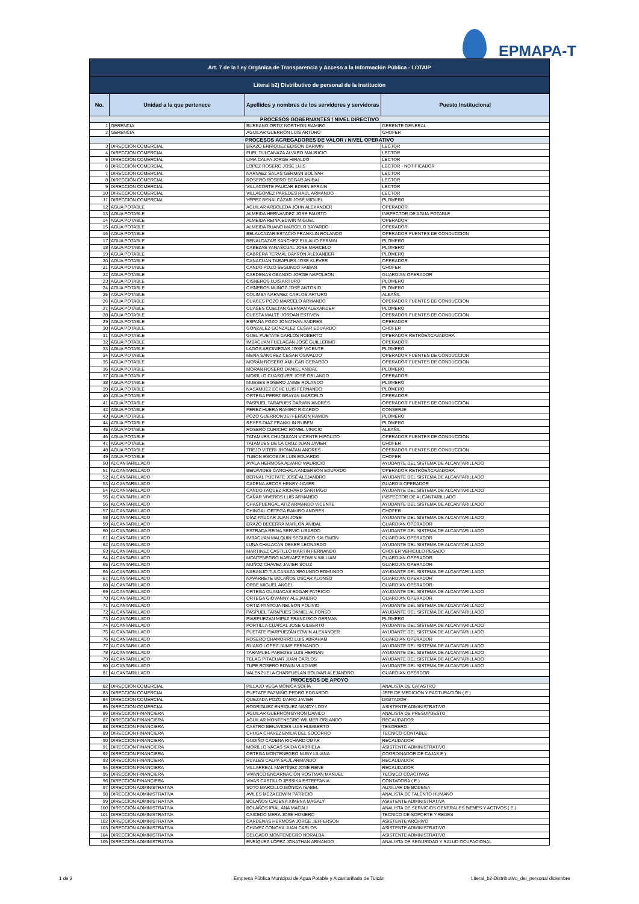EPMAPA-T
| Art. 7 de la Ley Orgánica de Transparencia y Acceso a la Información Pública - LOTAIP | | | |
| --- | --- | --- | --- |
| Literal b2) Distributivo de personal de la institución | | | |
| No. | Unidad a la que pertenece | Apellidos y nombres de los servidores y servidoras | Puesto Institucional |
| PROCESOS GOBERNANTES / NIVEL DIRECTIVO | | | |
| 1 | GERENCIA | BURBANO ORTIZ NORTHON RAMIRO | GERENTE GENERAL |
| 2 | GERENCIA | AGUILAR GUERRÓN LUIS ARTURO | CHOFER |
| PROCESOS AGREGADORES DE VALOR / NIVEL OPERATIVO | | | |
| 3 | DIRECCIÓN COMERCIAL | ERAZO ENRÍQUEZ EDISON DARWIN | LECTOR |
| 4 | DIRECCIÓN COMERCIAL | FUEL TULCANAZA ALVARO MAURICIO | LECTOR |
| 5 | DIRECCIÓN COMERCIAL | LIMA CALPA JORGE HIRALDO | LECTOR |
| 6 | DIRECCIÓN COMERCIAL | LOPEZ ROSERO JOSÉ LUIS | LECTOR - NOTIFICADOR |
| 7 | DIRECCIÓN COMERCIAL | NARVAEZ SALAS GERMAN BOLÍVAR | LECTOR |
| 8 | DIRECCIÓN COMERCIAL | ROSERO ROSERO EDGAR ANIBAL | LECTOR |
| 9 | DIRECCIÓN COMERCIAL | VILLACORTE PAUCAR EDWIN EFRAIN | LECTOR |
| 10 | DIRECCIÓN COMERCIAL | VILLAGOMEZ PAREDES RAÚL ARMANDO | LECTOR |
| 11 | DIRECCIÓN COMERCIAL | YÉPEZ BENALCÁZAR JOSÉ MIGUEL | PLOMERO |
| 12 | AGUA POTABLE | AGUILAR ARBOLEDA JOHN ALEXANDER | OPERADOR |
| 13 | AGUA POTABLE | ALMEIDA HERNANDEZ JOSE FAUSTO | INSPECTOR DE AGUA POTABLE |
| 14 | AGUA POTABLE | ALMEIDA REINA EDWIN MIGUEL | OPERADOR |
| 15 | AGUA POTABLE | ALMEIDA RUANO MARCELO BAYARDO | OPERADOR |
| 16 | AGUA POTABLE | BELALCAZAR ESTACIO FRANKLIN ROLANDO | OPERADOR FUENTES DE CONDUCCION |
| 17 | AGUA POTABLE | BENALCAZAR SANCHEZ EULALIO FERMIN | PLOMERO |
| 18 | AGUA POTABLE | CABEZAS YANASCUAL JOSE MARCELO | PLOMERO |
| 19 | AGUA POTABLE | CABRERA TERMAL BAYRON ALEXANDER | PLOMERO |
| 20 | AGUA POTABLE | CANACUAN TARAPUES JOSE KLEVER | OPERADOR |
| 21 | AGUA POTABLE | CANDO POZO SEGUNDO FABIAN | CHOFER |
| 22 | AGUA POTABLE | CARDENAS OBANDO JORGE NAPOLEON | GUARDIAN OPERADOR |
| 23 | AGUA POTABLE | CISNEROS LUIS ARTURO | PLOMERO |
| 24 | AGUA POTABLE | CISNEROS MUÑOZ JOSÉ ANTONIO | PLOMERO |
| 25 | AGUA POTABLE | COLIMBA NARVAEZ CARLOS ARTURO | ALBAÑIL |
| 26 | AGUA POTABLE | CUACES POZO MARCELO ARMANDO | OPERADOR FUENTES DE CONDUCCION |
| 27 | AGUA POTABLE | CUASES CUELTAN GERMAN ALEXANDER | PLOMERO |
| 28 | AGUA POTABLE | CUESTA MALTE JORDAN ESTIVEN | OPERADOR FUENTES DE CONDUCCION |
| 29 | AGUA POTABLE | ESPAÑA POZO JONATHAN ANDRES | OPERADOR |
| 30 | AGUA POTABLE | GONZALEZ GONZALEZ CESAR EDUARDO | CHOFER |
| 31 | AGUA POTABLE | GUEL PUETATE CARLOS ROBERTO | OPERADOR RETROEXCAVADORA |
| 32 | AGUA POTABLE | IMBACUAN FUELAGAN JOSÉ GUILLERMO | OPERADOR |
| 33 | AGUA POTABLE | LAGOS ARCINIEGAS JOSÉ VICENTE | PLOMERO |
| 34 | AGUA POTABLE | MENA SANCHEZ CESAR OSWALDO | OPERADOR FUENTES DE CONDUCCION |
| 35 | AGUA POTABLE | MORÁN ROSERO AMILCAR GERARDO | OPERADOR FUENTES DE CONDUCCION |
| 36 | AGUA POTABLE | MORAN ROSERO DANIEL ANIBAL | PLOMERO |
| 37 | AGUA POTABLE | MORILLO CUASQUER JOSÉ ORLANDO | OPERADOR |
| 38 | AGUA POTABLE | MUESES ROSERO JAIME ROLANDO | PLOMERO |
| 39 | AGUA POTABLE | NASAMUEZ ECHE LUIS FERNANDO | PLOMERO |
| 40 | AGUA POTABLE | ORTEGA PEREZ BRAYAN MARCELO | OPERADOR |
| 41 | AGUA POTABLE | PASPUEL TARAPUES DARWIN ANDRÉS | OPERADOR FUENTES DE CONDUCCION |
| 42 | AGUA POTABLE | PEREZ HUERA RAMIRO RICARDO | CONSERJE |
| 43 | AGUA POTABLE | POZO GUERRON JEFFERSON RAMON | PLOMERO |
| 44 | AGUA POTABLE | REYES DIAZ FRANKLIN RUBEN | PLOMERO |
| 45 | AGUA POTABLE | ROSERO CURICHO ROMEL VINICIO | ALBAÑIL |
| 46 | AGUA POTABLE | TATAMUES CHUQUIZAN VICENTE HIPOLITO | OPERADOR FUENTES DE CONDUCCION |
| 47 | AGUA POTABLE | TATAMUES DE LA CRUZ JUAN JAVIER | CHOFER |
| 48 | AGUA POTABLE | TREJO VITERI JHONATAN ANDRES | OPERADOR FUENTES DE CONDUCCION |
| 49 | AGUA POTABLE | TUBON ESCOBAR LUIS EDUARDO | CHOFER |
| 50 | ALCANTARILLADO | AYALA HERMOSA ALVARO MAURICIO | AYUDANTE DEL SISTEMA DE ALCANTARILLADO |
| 51 | ALCANTARILLADO | BENAVIDES CANCHALA ANDERSON EDUARDO | OPERADOR RETROEXCAVADORA |
| 52 | ALCANTARILLADO | BERNAL PUETATE JOSÉ ALEJANDRO | AYUDANTE DEL SISTEMA DE ALCANTARILLADO |
| 53 | ALCANTARILLADO | CADENA ARCOS HENRY JAVIER | GUARDIA OPERADOR |
| 54 | ALCANTARILLADO | CANDO TAQUEZ RICHARD SANTIAGO | AYUDANTE DEL SISTEMA DE ALCANTARILLADO |
| 55 | ALCANTARILLADO | CAÑAR VIVEROS LUIS ARMANDO | INSPECTOR DE ALCANTARILLADO |
| 56 | ALCANTARILLADO | CHASPUENGAL ATIZ ARMANDO VICENTE | AYUDANTE DEL SISTEMA DE ALCANTARILLADO |
| 57 | ALCANTARILLADO | CHINGAL ORTEGA RAMIRO ANDRES | CHOFER |
| 58 | ALCANTARILLADO | DÍAZ PAUCAR JUAN JOSÉ | AYUDANTE DEL SISTEMA DE ALCANTARILLADO |
| 59 | ALCANTARILLADO | ERAZO BECERRA MARLON ANIBAL | GUARDIAN OPERADOR |
| 60 | ALCANTARILLADO | ESTRADA REINA SERVIO LIBARDO | AYUDANTE DEL SISTEMA DE ALCANTARILLADO |
| 61 | ALCANTARILLADO | IMBACUAN MALQUIN SEGUNDO SALOMON | GUARDIAN OPERADOR |
| 62 | ALCANTARILLADO | LUNA CHALACAN DEKER LEONARDO | AYUDANTE DEL SISTEMA DE ALCANTARILLADO |
| 63 | ALCANTARILLADO | MARTINEZ CASTILLO MARTIN FERNANDO | CHOFER VEHICULO PESADO |
| 64 | ALCANTARILLADO | MONTENEGRO NARVAEZ EDWIN WILLIAM | GUARDIAN OPERADOR |
| 65 | ALCANTARILLADO | MUÑOZ CHAVEZ JAVIER SOLIZ | GUARDIAN OPERADOR |
| 66 | ALCANTARILLADO | NARANJO TULCANAZA SEGUNDO EDMUNDO | AYUDANTE DEL SISTEMA DE ALCANTARILLADO |
| 67 | ALCANTARILLADO | NAVARRETE BOLAÑOS OSCAR ALONSO | GUARDIAN OPERADOR |
| 68 | ALCANTARILLADO | ORBE MIGUEL ANGEL | GUARDIAN OPERADOR |
| 69 | ALCANTARILLADO | ORTEGA CUAMACAS EDGAR PATRICIO | AYUDANTE DEL SISTEMA DE ALCANTARILLADO |
| 70 | ALCANTARILLADO | ORTEGA GIOVANNY ALEJANDRO | GUARDIAN OPERADOR |
| 71 | ALCANTARILLADO | ORTIZ PANTOJA NELSON POLIVIO | AYUDANTE DEL SISTEMA DE ALCANTARILLADO |
| 72 | ALCANTARILLADO | PASPUEL TARAPUES DANIEL ALFONSO | AYUDANTE DEL SISTEMA DE ALCANTARILLADO |
| 73 | ALCANTARILLADO | PIARPUEZAN MIPAZ FRANCISCO GERMAN | PLOMERO |
| 74 | ALCANTARILLADO | PORTILLA CUAICAL JOSÉ GILBERTO | AYUDANTE DEL SISTEMA DE ALCANTARILLADO |
| 75 | ALCANTARILLADO | PUETATE PIARPUEZÁN EDWIN ALEXANDER | AYUDANTE DEL SISTEMA DE ALCANTARILLADO |
| 76 | ALCANTARILLADO | ROSERO CHAMORRO LUIS ABRAHAM | GUARDIAN OPERADOR |
| 77 | ALCANTARILLADO | RUANO LOPEZ JAIME FERNANDO | AYUDANTE DEL SISTEMA DE ALCANTARILLADO |
| 78 | ALCANTARILLADO | TARAMUEL PAREDES LUIS HERNÁN | AYUDANTE DEL SISTEMA DE ALCANTARILLADO |
| 79 | ALCANTARILLADO | TELAG PITACUAR JUAN CARLOS | AYUDANTE DEL SISTEMA DE ALCANTARILLADO |
| 80 | ALCANTARILLADO | TUPE ROSERO EDWIN VLADIMIR | AYUDANTE DEL SISTEMA DE ALCANTARILLADO |
| 81 | ALCANTARILLADO | VALENZUELA CHARFUELAN BOLIVAR ALEJANDRO | GUARDIAN OPERDOR |
| PROCESOS DE APOYO | | | |
| 82 | DIRECCIÓN COMERCIAL | PILLAJO VEGA MÓNICA SOFÍA | ANALISTA DE CATASTRO |
| 83 | DIRECCIÓN COMERCIAL | PUETATE PAZMIÑO PEDRO EDGARDO | JEFE DE MEDICIÓN Y FACTURACIÓN ( E ) |
| 84 | DIRECCIÓN COMERCIAL | QUEZADA POZO DARIO JAVIER | DIGITADOR |
| 85 | DIRECCIÓN COMERCIAL | RODRIGUEZ ENRIQUEZ NANCY LODY | ASISTENTE ADMINISTRATIVO |
| 86 | DIRECCIÓN FINANCIERA | AGUILAR GUERRÓN BYRON DANILO | ANALISTA DE PRESUPUESTO |
| 87 | DIRECCIÓN FINANCIERA | AGUILAR MONTENEGRO WILMER ORLANDO | RECAUDADOR |
| 88 | DIRECCIÓN FINANCIERA | CASTRO BENAVIDES LUIS HUMBERTO | TESORERO |
| 89 | DIRECCIÓN FINANCIERA | CHUGA CHAVEZ EMILIA DEL SOCORRO | TECNICO CONTABLE |
| 90 | DIRECCIÓN FINANCIERA | GUDIÑO CADENA RICHARD OMAR | RECAUDADOR |
| 91 | DIRECCIÓN FINANCIERA | MORILLO VACAS SAIDA GABRIELA | ASISTENTE ADMINISTRATIVO |
| 92 | DIRECCIÓN FINANCIERA | ORTEGA MONTENEGRO NUBY LILIANA | COORDINADOR DE CAJAS E ) |
| 93 | DIRECCIÓN FINANCIERA | RUALES CALPA SAUL ARMANDO | RECAUDADOR |
| 94 | DIRECCIÓN FINANCIERA | VILLARREAL MARTÍNEZ JOSÉ RENÉ | RECAUDADOR |
| 95 | DIRECCIÓN FINANCIERA | VIVANCO ENCARNACIÓN ROSTMAN MANUEL | TECNICO COACTIVAS |
| 96 | DIRECCIÓN FINANCIERA | VIVAS CASTILLO JESSIKA ESTEFFANIA | CONTADORA ( E ) |
| 97 | DIRECCIÓN ADMINISTRATIVA | SOTO MARCILLO MÓNICA ISABEL | AUXILIAR DE BODEGA |
| 98 | DIRECCIÓN ADMINISTRATIVA | AVILES MEZA EDWIN PATRICIO | ANALISTA DE TALENTO HUMANO |
| 99 | DIRECCIÓN ADMINISTRATIVA | BOLAÑOS CADENA XIMENA MAGALY | ASISTENTE ADMINISTRATIVA |
| 100 | DIRECCIÓN ADMINISTRATIVA | BOLAÑOS IPIAL ANA MAGALI | ANALISTA DE SERVICIOS GENERALES BIENES Y ACTIVOS ( E ) |
| 101 | DIRECCIÓN ADMINISTRATIVA | CAICEDO MERA JOSÉ HOMERO | TECNICO DE SOPORTE Y REDES |
| 102 | DIRECCIÓN ADMINISTRATIVA | CARDENAS HERMOSA JORGE JEFFERSON | ASISTENTE ARCHIVO |
| 103 | DIRECCIÓN ADMINISTRATIVA | CHAVEZ CONCHA JUAN CARLOS | ASISTENTE ADMINISTRATIVO |
| 104 | DIRECCIÓN ADMINISTRATIVA | DELGADO MONTENEGRO NORALBA | ASISTENTE ADMINISTRATIVO |
| 105 | DIRECCIÓN ADMINISTRATIVA | ENRÍQUEZ LÓPEZ JONATHAN ARMANDO | ANALISTA DE SEGURIDAD Y SALUD OCUPACIONAL |
1 de 2 Empresa Pública Municipal de Agua Potable y Alcantarillado de Tulcán Literal_b2-Distributivo_del_personal diciembre